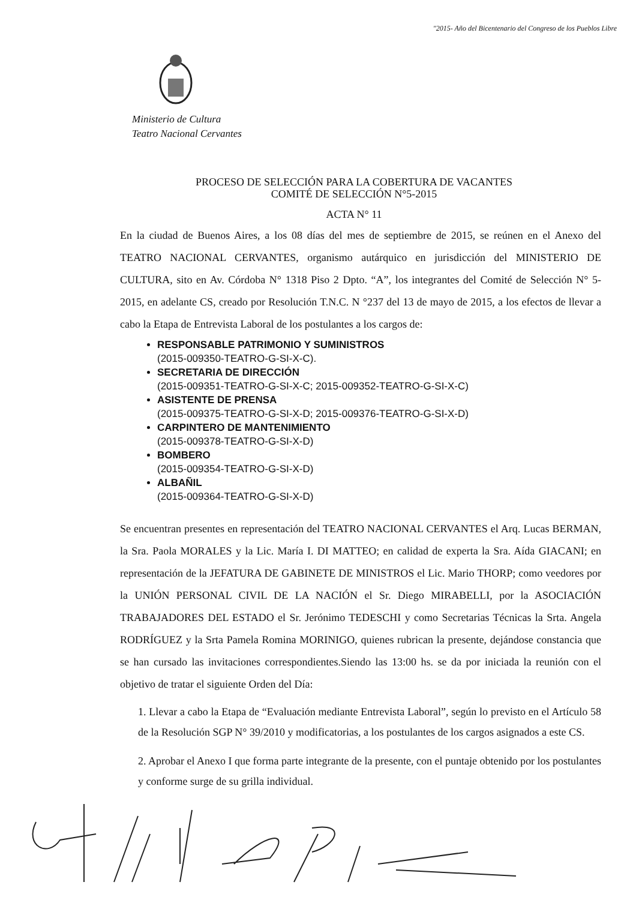"2015- Año del Bicentenario del Congreso de los Pueblos Libre
Ministerio de Cultura
Teatro Nacional Cervantes
PROCESO DE SELECCIÓN PARA LA COBERTURA DE VACANTES
COMITÉ DE SELECCIÓN N°5-2015
ACTA N° 11
En la ciudad de Buenos Aires, a los 08 días del mes de septiembre de 2015, se reúnen en el Anexo del TEATRO NACIONAL CERVANTES, organismo autárquico en jurisdicción del MINISTERIO DE CULTURA, sito en Av. Córdoba N° 1318 Piso 2 Dpto. “A”, los integrantes del Comité de Selección N° 5-2015, en adelante CS, creado por Resolución T.N.C. N °237 del 13 de mayo de 2015, a los efectos de llevar a cabo la Etapa de Entrevista Laboral de los postulantes a los cargos de:
RESPONSABLE PATRIMONIO Y SUMINISTROS
(2015-009350-TEATRO-G-SI-X-C).
SECRETARIA DE DIRECCIÓN
(2015-009351-TEATRO-G-SI-X-C; 2015-009352-TEATRO-G-SI-X-C)
ASISTENTE DE PRENSA
(2015-009375-TEATRO-G-SI-X-D; 2015-009376-TEATRO-G-SI-X-D)
CARPINTERO DE MANTENIMIENTO
(2015-009378-TEATRO-G-SI-X-D)
BOMBERO
(2015-009354-TEATRO-G-SI-X-D)
ALBAÑIL
(2015-009364-TEATRO-G-SI-X-D)
Se encuentran presentes en representación del TEATRO NACIONAL CERVANTES el Arq. Lucas BERMAN, la Sra. Paola MORALES y la Lic. María I. DI MATTEO; en calidad de experta la Sra. Aída GIACANI; en representación de la JEFATURA DE GABINETE DE MINISTROS el Lic. Mario THORP; como veedores por la UNIÓN PERSONAL CIVIL DE LA NACIÓN el Sr. Diego MIRABELLI, por la ASOCIACIÓN TRABAJADORES DEL ESTADO el Sr. Jerónimo TEDESCHI y como Secretarias Técnicas la Srta. Angela RODRÍGUEZ y la Srta Pamela Romina MORINIGO, quienes rubrican la presente, dejándose constancia que se han cursado las invitaciones correspondientes.Siendo las 13:00 hs. se da por iniciada la reunión con el objetivo de tratar el siguiente Orden del Día:
1. Llevar a cabo la Etapa de “Evaluación mediante Entrevista Laboral”, según lo previsto en el Artículo 58 de la Resolución SGP N° 39/2010 y modificatorias, a los postulantes de los cargos asignados a este CS.
2. Aprobar el Anexo I que forma parte integrante de la presente, con el puntaje obtenido por los postulantes y conforme surge de su grilla individual.